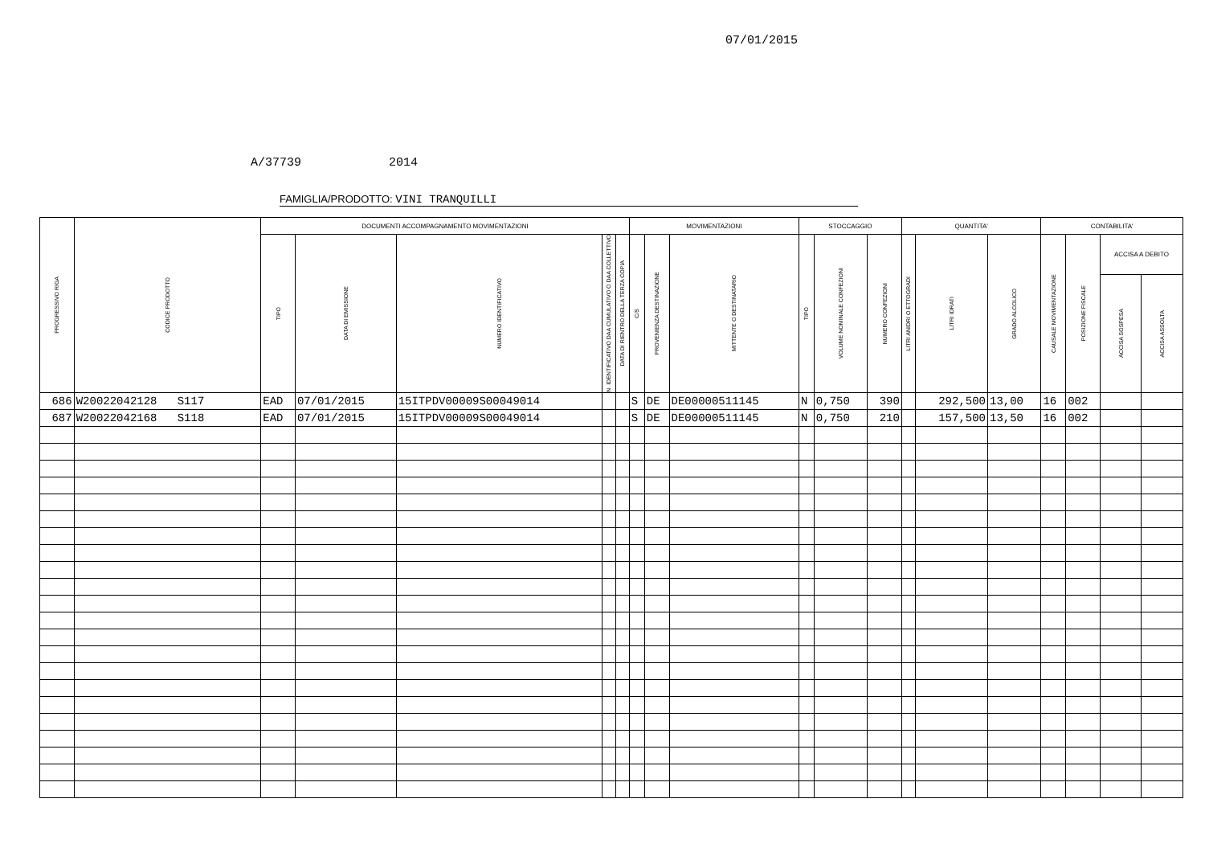07/01/2015
A/37739 2014
FAMIGLIA/PRODOTTO: VINI TRANQUILLI
| PROGRESSIVO RIGA | CODICE PRODOTTO | DOCUMENTI ACCOMPAGNAMENTO MOVIMENTAZIONI | | | | | MOVIMENTAZIONI | | | STOCCAGGIO | | | QUANTITA' | | | CONTABILITA' | | | |
| --- | --- | --- | --- | --- | --- | --- | --- | --- | --- | --- | --- | --- | --- | --- | --- | --- | --- | --- | --- |
| | | TIPO | DATA DI EMISSIONE | NUMERO IDENTIFICATIVO | N. IDENTIFICATIVO DAA CUMULATIVO O DAA COLLETTIVO | DATA DI RIENTRO DELLA TERZA COPIA | C/S | PROVENIENZA DESTINAZIONE | MITTENTE O DESTINATARIO | TIPO | VOLUME NOMINALE CONFEZIONI | NUMERO CONFEZIONI | LITRI ANIDRI O ETTOGRADI | LITRI IDRATI | GRADO ALCOLICO | CAUSALE MOVIMENTAZIONE | POSIZIONE FISCALE | ACCISA A DEBITO | |
| | | | | | | | | | | | | | | | | | | ACCISA SOSPESA | ACCISA ASSOLTA |
| 686 | W20022042128 S117 | EAD | 07/01/2015 | 15ITPDV00009S00049014 | | | S | DE | DE00000511145 | N | 0,750 | 390 | | 292,500 | 13,00 | 16 | 002 | | |
| 687 | W20022042168 S118 | EAD | 07/01/2015 | 15ITPDV00009S00049014 | | | S | DE | DE00000511145 | N | 0,750 | 210 | | 157,500 | 13,50 | 16 | 002 | | |